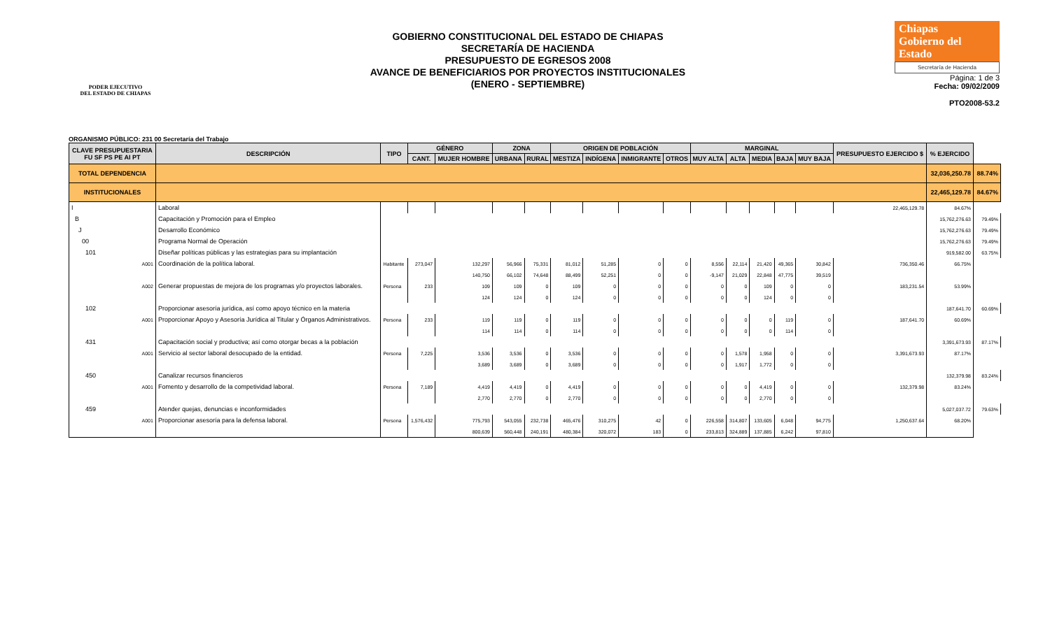PODER EJECUTIVO
DEL ESTADO DE CHIAPAS
GOBIERNO CONSTITUCIONAL DEL ESTADO DE CHIAPAS
SECRETARÍA DE HACIENDA
PRESUPUESTO DE EGRESOS 2008
AVANCE DE BENEFICIARIOS POR PROYECTOS INSTITUCIONALES
(ENERO - SEPTIEMBRE)
Chiapas
Gobierno del Estado
Secretaría de Hacienda
Página: 1 de 3
Fecha: 09/02/2009
PTO2008-53.2
ORGANISMO PÚBLICO: 231 00 Secretaría del Trabajo
| CLAVE PRESUPUESTARIA FU SF PS PE AI PT | DESCRIPCIÓN | TIPO | GÉNERO | | ZONA | | ORIGEN DE POBLACIÓN | | | | MARGINAL | | | | | PRESUPUESTO EJERCIDO $ | % EJERCIDO | |
| --- | --- | --- | --- | --- | --- | --- | --- | --- | --- | --- | --- | --- | --- | --- | --- | --- | --- | --- |
| | | | CANT. | MUJER HOMBRE | URBANA | RURAL | MESTIZA | INDÍGENA | INMIGRANTE | OTROS | MUY ALTA | ALTA | MEDIA | BAJA | MUY BAJA | | | |
| TOTAL DEPENDENCIA | | | | | | | | | | | | | | | | | 32,036,250.78 | 88.74% |
| INSTITUCIONALES | | | | | | | | | | | | | | | | | 22,465,129.78 | 84.67% |
| I | Laboral | | | | | | | | | | | | | | | 22,465,129.78 | 84.67% | |
| B | Capacitación y Promoción para el Empleo | | | | | | | | | | | | | | | | 15,762,276.63 | 79.49% |
| J | Desarrollo Económico | | | | | | | | | | | | | | | | 15,762,276.63 | 79.49% |
| 00 | Programa Normal de Operación | | | | | | | | | | | | | | | | 15,762,276.63 | 79.49% |
| 101 | Diseñar políticas públicas y las estrategias para su implantación | | | | | | | | | | | | | | | | 919,582.00 | 63.75% |
| A001 | Coordinación de la política laboral. | Habitante | 273,047 | 132,297 | 56,966 | 75,331 | 81,012 | 51,285 | 0 | 0 | 8,556 | 22,114 | 21,420 | 49,365 | 30,842 | 736,350.46 | 66.75% | |
| | | | | 140,750 | 66,102 | 74,648 | 88,499 | 52,251 | 0 | 0 | -9,147 | 21,029 | 22,848 | 47,775 | 39,519 | | | |
| A002 | Generar propuestas de mejora de los programas y/o proyectos laborales. | Persona | 233 | 109 | 109 | 0 | 109 | 0 | 0 | 0 | 0 | 0 | 109 | 0 | 0 | 183,231.54 | 53.99% | |
| | | | | 124 | 124 | 0 | 124 | 0 | 0 | 0 | 0 | 0 | 124 | 0 | 0 | | | |
| 102 | Proporcionar asesoría jurídica, así como apoyo técnico en la materia | | | | | | | | | | | | | | | | 187,641.70 | 60.69% |
| A001 | Proporcionar Apoyo y Asesoría Jurídica al Titular y Órganos Administrativos. | Persona | 233 | 119 | 119 | 0 | 119 | 0 | 0 | 0 | 0 | 0 | 0 | 119 | 0 | 187,641.70 | 60.69% | |
| | | | | 114 | 114 | 0 | 114 | 0 | 0 | 0 | 0 | 0 | 0 | 114 | 0 | | | |
| 431 | Capacitación social y productiva; así como otorgar becas a la población | | | | | | | | | | | | | | | | 3,391,673.93 | 87.17% |
| A001 | Servicio al sector laboral desocupado de la entidad. | Persona | 7,225 | 3,536 | 3,536 | 0 | 3,536 | 0 | 0 | 0 | 0 | 1,578 | 1,958 | 0 | 0 | 3,391,673.93 | 87.17% | |
| | | | | 3,689 | 3,689 | 0 | 3,689 | 0 | 0 | 0 | 0 | 1,917 | 1,772 | 0 | 0 | | | |
| 450 | Canalizar recursos financieros | | | | | | | | | | | | | | | | 132,379.98 | 83.24% |
| A001 | Fomento y desarrollo de la competividad laboral. | Persona | 7,189 | 4,419 | 4,419 | 0 | 4,419 | 0 | 0 | 0 | 0 | 0 | 4,419 | 0 | 0 | 132,379.98 | 83.24% | |
| | | | | 2,770 | 2,770 | 0 | 2,770 | 0 | 0 | 0 | 0 | 0 | 2,770 | 0 | 0 | | | |
| 459 | Atender quejas, denuncias e inconformidades | | | | | | | | | | | | | | | | 5,027,037.72 | 79.63% |
| A001 | Proporcionar asesoría para la defensa laboral. | Persona | 1,576,432 | 775,793 | 543,055 | 232,738 | 465,476 | 310,275 | 42 | 0 | 226,558 | 314,807 | 133,605 | 6,048 | 94,775 | 1,250,637.64 | 68.20% | |
| | | | | 800,639 | 560,448 | 240,191 | 480,384 | 320,072 | 183 | 0 | 233,813 | 324,889 | 137,885 | 6,242 | 97,810 | | | |